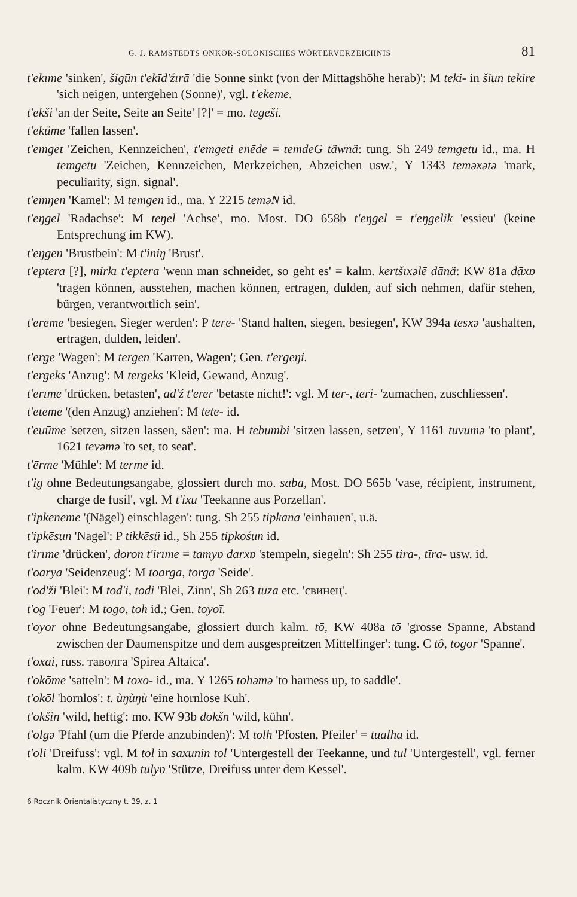G. J. RAMSTEDTS ONKOR-SOLONISCHES WÖRTERVERZEICHNIS 81
t'ekıme 'sinken', šigūn t'ekīd'źırā 'die Sonne sinkt (von der Mittagshöhe herab)': M teki- in šiun tekire 'sich neigen, untergehen (Sonne)', vgl. t'ekeme.
t'ekši 'an der Seite, Seite an Seite' [?]' = mo. tegeši.
t'eküme 'fallen lassen'.
t'emget 'Zeichen, Kennzeichen', t'emgeti enēde = temdeG täwnä: tung. Sh 249 temgetu id., ma. H temgetu 'Zeichen, Kennzeichen, Merkzeichen, Abzeichen usw.', Y 1343 teməxətə 'mark, peculiarity, sign. signal'.
t'emŋen 'Kamel': M temgen id., ma. Y 2215 teməN id.
t'eŋgel 'Radachse': M teŋel 'Achse', mo. Most. DO 658b t'eŋgel = t'eŋgelik 'essieu' (keine Entsprechung im KW).
t'eŋgen 'Brustbein': M t'iniŋ 'Brust'.
t'eptera [?], mirkı t'eptera 'wenn man schneidet, so geht es' = kalm. kertšıxəlē dānä: KW 81a dāxɒ 'tragen können, ausstehen, machen können, ertragen, dulden, auf sich nehmen, dafür stehen, bürgen, verantwortlich sein'.
t'erēme 'besiegen, Sieger werden': P terē- 'Stand halten, siegen, besiegen', KW 394a tesxə 'aushalten, ertragen, dulden, leiden'.
t'erge 'Wagen': M tergen 'Karren, Wagen'; Gen. t'ergeŋi.
t'ergeks 'Anzug': M tergeks 'Kleid, Gewand, Anzug'.
t'erıme 'drücken, betasten', ad'ź t'erer 'betaste nicht!': vgl. M ter-, teri- 'zumachen, zuschliessen'.
t'eteme '(den Anzug) anziehen': M tete- id.
t'euūme 'setzen, sitzen lassen, säen': ma. H tebumbi 'sitzen lassen, setzen', Y 1161 tuvumə 'to plant', 1621 tevəmə 'to set, to seat'.
t'ērme 'Mühle': M terme id.
t'ig ohne Bedeutungsangabe, glossiert durch mo. saba, Most. DO 565b 'vase, récipient, instrument, charge de fusil', vgl. M t'ixu 'Teekanne aus Porzellan'.
t'ipkeneme '(Nägel) einschlagen': tung. Sh 255 tipkana 'einhauen', u.ä.
t'ipkēsun 'Nagel': P tikkēsü id., Sh 255 tipkośun id.
t'irıme 'drücken', doron t'irıme = tamyɒ darxɒ 'stempeln, siegeln': Sh 255 tira-, tīra- usw. id.
t'oarya 'Seidenzeug': M toarga, torga 'Seide'.
t'od'ži 'Blei': M tod'i, todi 'Blei, Zinn', Sh 263 tūza etc. 'свинец'.
t'og 'Feuer': M togo, toh id.; Gen. toyoī.
t'oyor ohne Bedeutungsangabe, glossiert durch kalm. tō, KW 408a tō 'grosse Spanne, Abstand zwischen der Daumenspitze und dem ausgespreitzen Mittelfinger': tung. C tô, togor 'Spanne'.
t'oxai, russ. таволга 'Spirea Altaica'.
t'okōme 'satteln': M toxo- id., ma. Y 1265 tohəmə 'to harness up, to saddle'.
t'okōl 'hornlos': t. ùŋùŋù 'eine hornlose Kuh'.
t'okšin 'wild, heftig': mo. KW 93b dokšn 'wild, kühn'.
t'olgə 'Pfahl (um die Pferde anzubinden)': M tolh 'Pfosten, Pfeiler' = tualha id.
t'oli 'Dreifuss': vgl. M tol in saxunin tol 'Untergestell der Teekanne, und tul 'Untergestell', vgl. ferner kalm. KW 409b tulyɒ 'Stütze, Dreifuss unter dem Kessel'.
6 Rocznik Orientalistyczny t. 39, z. 1